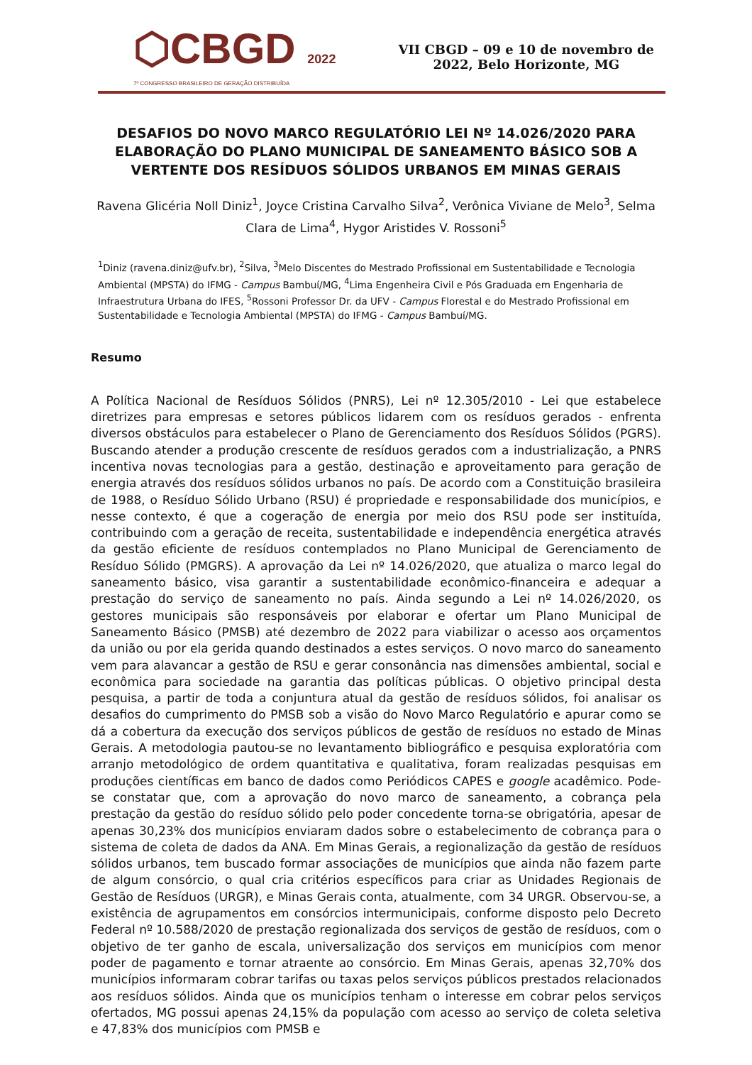⬡CBGD 2022
7º CONGRESSO BRASILEIRO DE GERAÇÃO DISTRIBUÍDA
VII CBGD – 09 e 10 de novembro de
2022, Belo Horizonte, MG
DESAFIOS DO NOVO MARCO REGULATÓRIO LEI Nº 14.026/2020 PARA ELABORAÇÃO DO PLANO MUNICIPAL DE SANEAMENTO BÁSICO SOB A VERTENTE DOS RESÍDUOS SÓLIDOS URBANOS EM MINAS GERAIS
Ravena Glicéria Noll Diniz<sup>1</sup>, Joyce Cristina Carvalho Silva<sup>2</sup>, Verônica Viviane de Melo<sup>3</sup>, Selma Clara de Lima<sup>4</sup>, Hygor Aristides V. Rossoni<sup>5</sup>
<sup>1</sup> Diniz (ravena.diniz@ufv.br), <sup>2</sup>Silva, <sup>3</sup>Melo Discentes do Mestrado Profissional em Sustentabilidade e Tecnologia Ambiental (MPSTA) do IFMG - Campus Bambuí/MG, <sup>4</sup>Lima Engenheira Civil e Pós Graduada em Engenharia de Infraestrutura Urbana do IFES, <sup>5</sup>Rossoni Professor Dr. da UFV - Campus Florestal e do Mestrado Profissional em Sustentabilidade e Tecnologia Ambiental (MPSTA) do IFMG - Campus Bambuí/MG.
Resumo
A Política Nacional de Resíduos Sólidos (PNRS), Lei nº 12.305/2010 - Lei que estabelece diretrizes para empresas e setores públicos lidarem com os resíduos gerados - enfrenta diversos obstáculos para estabelecer o Plano de Gerenciamento dos Resíduos Sólidos (PGRS). Buscando atender a produção crescente de resíduos gerados com a industrialização, a PNRS incentiva novas tecnologias para a gestão, destinação e aproveitamento para geração de energia através dos resíduos sólidos urbanos no país. De acordo com a Constituição brasileira de 1988, o Resíduo Sólido Urbano (RSU) é propriedade e responsabilidade dos municípios, e nesse contexto, é que a cogeração de energia por meio dos RSU pode ser instituída, contribuindo com a geração de receita, sustentabilidade e independência energética através da gestão eficiente de resíduos contemplados no Plano Municipal de Gerenciamento de Resíduo Sólido (PMGRS). A aprovação da Lei nº 14.026/2020, que atualiza o marco legal do saneamento básico, visa garantir a sustentabilidade econômico-financeira e adequar a prestação do serviço de saneamento no país. Ainda segundo a Lei nº 14.026/2020, os gestores municipais são responsáveis por elaborar e ofertar um Plano Municipal de Saneamento Básico (PMSB) até dezembro de 2022 para viabilizar o acesso aos orçamentos da união ou por ela gerida quando destinados a estes serviços. O novo marco do saneamento vem para alavancar a gestão de RSU e gerar consonância nas dimensões ambiental, social e econômica para sociedade na garantia das políticas públicas. O objetivo principal desta pesquisa, a partir de toda a conjuntura atual da gestão de resíduos sólidos, foi analisar os desafios do cumprimento do PMSB sob a visão do Novo Marco Regulatório e apurar como se dá a cobertura da execução dos serviços públicos de gestão de resíduos no estado de Minas Gerais. A metodologia pautou-se no levantamento bibliográfico e pesquisa exploratória com arranjo metodológico de ordem quantitativa e qualitativa, foram realizadas pesquisas em produções científicas em banco de dados como Periódicos CAPES e google acadêmico. Pode-se constatar que, com a aprovação do novo marco de saneamento, a cobrança pela prestação da gestão do resíduo sólido pelo poder concedente torna-se obrigatória, apesar de apenas 30,23% dos municípios enviaram dados sobre o estabelecimento de cobrança para o sistema de coleta de dados da ANA. Em Minas Gerais, a regionalização da gestão de resíduos sólidos urbanos, tem buscado formar associações de municípios que ainda não fazem parte de algum consórcio, o qual cria critérios específicos para criar as Unidades Regionais de Gestão de Resíduos (URGR), e Minas Gerais conta, atualmente, com 34 URGR. Observou-se, a existência de agrupamentos em consórcios intermunicipais, conforme disposto pelo Decreto Federal nº 10.588/2020 de prestação regionalizada dos serviços de gestão de resíduos, com o objetivo de ter ganho de escala, universalização dos serviços em municípios com menor poder de pagamento e tornar atraente ao consórcio. Em Minas Gerais, apenas 32,70% dos municípios informaram cobrar tarifas ou taxas pelos serviços públicos prestados relacionados aos resíduos sólidos. Ainda que os municípios tenham o interesse em cobrar pelos serviços ofertados, MG possui apenas 24,15% da população com acesso ao serviço de coleta seletiva e 47,83% dos municípios com PMSB e